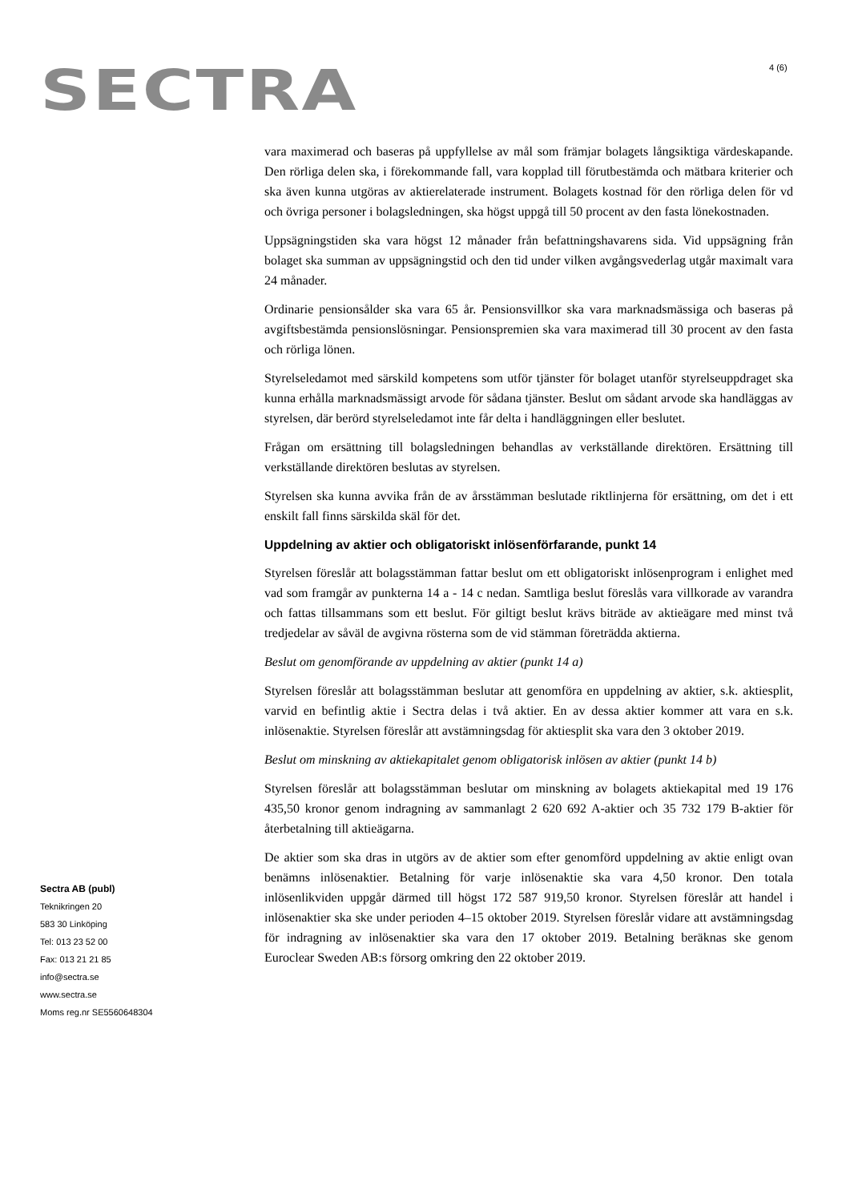SECTRA 4 (6)
vara maximerad och baseras på uppfyllelse av mål som främjar bolagets långsiktiga värdeskapande. Den rörliga delen ska, i förekommande fall, vara kopplad till förutbestämda och mätbara kriterier och ska även kunna utgöras av aktierelaterade instrument. Bolagets kostnad för den rörliga delen för vd och övriga personer i bolagsledningen, ska högst uppgå till 50 procent av den fasta lönekostnaden.
Uppsägningstiden ska vara högst 12 månader från befattningshavarens sida. Vid uppsägning från bolaget ska summan av uppsägningstid och den tid under vilken avgångsvederlag utgår maximalt vara 24 månader.
Ordinarie pensionsålder ska vara 65 år. Pensionsvillkor ska vara marknadsmässiga och baseras på avgiftsbestämda pensionslösningar. Pensionspremien ska vara maximerad till 30 procent av den fasta och rörliga lönen.
Styrelseledamot med särskild kompetens som utför tjänster för bolaget utanför styrelseuppdraget ska kunna erhålla marknadsmässigt arvode för sådana tjänster. Beslut om sådant arvode ska handläggas av styrelsen, där berörd styrelseledamot inte får delta i handläggningen eller beslutet.
Frågan om ersättning till bolagsledningen behandlas av verkställande direktören. Ersättning till verkställande direktören beslutas av styrelsen.
Styrelsen ska kunna avvika från de av årsstämman beslutade riktlinjerna för ersättning, om det i ett enskilt fall finns särskilda skäl för det.
Uppdelning av aktier och obligatoriskt inlösenförfarande, punkt 14
Styrelsen föreslår att bolagsstämman fattar beslut om ett obligatoriskt inlösenprogram i enlighet med vad som framgår av punkterna 14 a - 14 c nedan. Samtliga beslut föreslås vara villkorade av varandra och fattas tillsammans som ett beslut. För giltigt beslut krävs biträde av aktieägare med minst två tredjedelar av såväl de avgivna rösterna som de vid stämman företrädda aktierna.
Beslut om genomförande av uppdelning av aktier (punkt 14 a)
Styrelsen föreslår att bolagsstämman beslutar att genomföra en uppdelning av aktier, s.k. aktiesplit, varvid en befintlig aktie i Sectra delas i två aktier. En av dessa aktier kommer att vara en s.k. inlösenaktie. Styrelsen föreslår att avstämningsdag för aktiesplit ska vara den 3 oktober 2019.
Beslut om minskning av aktiekapitalet genom obligatorisk inlösen av aktier (punkt 14 b)
Styrelsen föreslår att bolagsstämman beslutar om minskning av bolagets aktiekapital med 19 176 435,50 kronor genom indragning av sammanlagt 2 620 692 A-aktier och 35 732 179 B-aktier för återbetalning till aktieägarna.
De aktier som ska dras in utgörs av de aktier som efter genomförd uppdelning av aktie enligt ovan benämns inlösenaktier. Betalning för varje inlösenaktie ska vara 4,50 kronor. Den totala inlösenlikviden uppgår därmed till högst 172 587 919,50 kronor. Styrelsen föreslår att handel i inlösenaktier ska ske under perioden 4–15 oktober 2019. Styrelsen föreslår vidare att avstämningsdag för indragning av inlösenaktier ska vara den 17 oktober 2019. Betalning beräknas ske genom Euroclear Sweden AB:s försorg omkring den 22 oktober 2019.
Sectra AB (publ)
Teknikringen 20
583 30 Linköping
Tel: 013 23 52 00
Fax: 013 21 21 85
info@sectra.se
www.sectra.se
Moms reg.nr SE5560648304